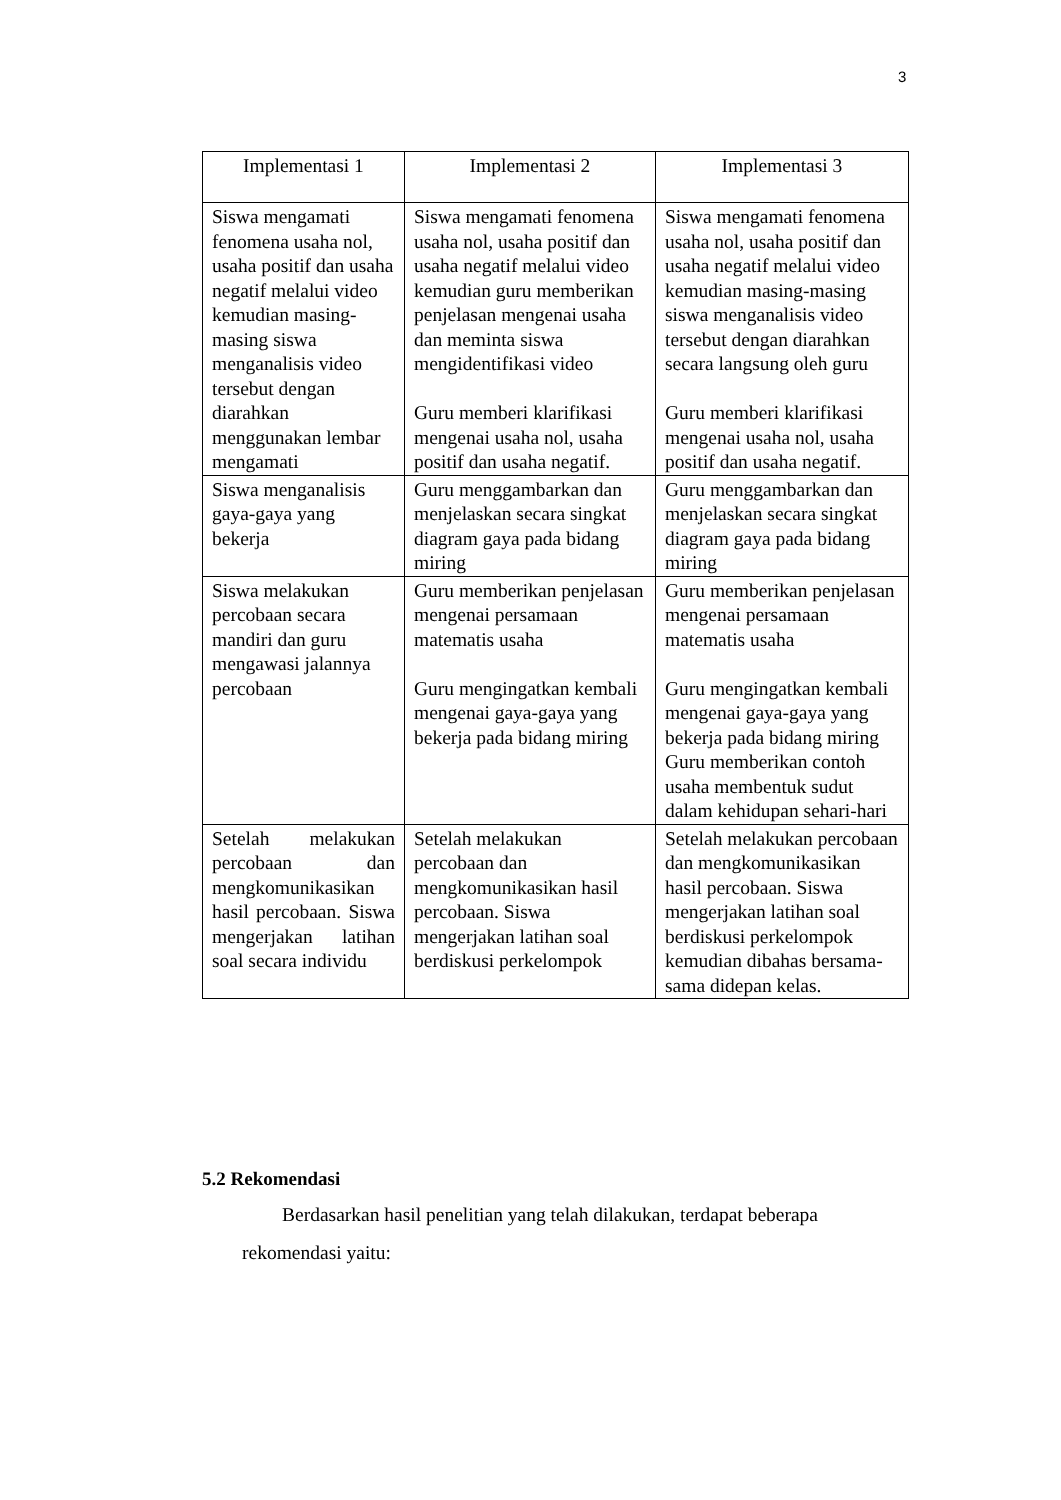3
| Implementasi 1 | Implementasi 2 | Implementasi 3 |
| --- | --- | --- |
| Siswa mengamati fenomena usaha nol, usaha positif dan usaha negatif melalui video kemudian masing-masing siswa menganalisis video tersebut dengan diarahkan menggunakan lembar mengamati | Siswa mengamati fenomena usaha nol, usaha positif dan usaha negatif melalui video kemudian guru memberikan penjelasan mengenai usaha dan meminta siswa mengidentifikasi video Guru memberi klarifikasi mengenai usaha nol, usaha positif dan usaha negatif. | Siswa mengamati fenomena usaha nol, usaha positif dan usaha negatif melalui video kemudian masing-masing siswa menganalisis video tersebut dengan diarahkan secara langsung oleh guru Guru memberi klarifikasi mengenai usaha nol, usaha positif dan usaha negatif. |
| Siswa menganalisis gaya-gaya yang bekerja | Guru menggambarkan dan menjelaskan secara singkat diagram gaya pada bidang miring | Guru menggambarkan dan menjelaskan secara singkat diagram gaya pada bidang miring |
| Siswa melakukan percobaan secara mandiri dan guru mengawasi jalannya percobaan | Guru memberikan penjelasan mengenai persamaan matematis usaha Guru mengingatkan kembali mengenai gaya-gaya yang bekerja pada bidang miring | Guru memberikan penjelasan mengenai persamaan matematis usaha Guru mengingatkan kembali mengenai gaya-gaya yang bekerja pada bidang miring Guru memberikan contoh usaha membentuk sudut dalam kehidupan sehari-hari |
| Setelah melakukan percobaan dan mengkomunikasikan hasil percobaan. Siswa mengerjakan latihan soal secara individu | Setelah melakukan percobaan dan mengkomunikasikan hasil percobaan. Siswa mengerjakan latihan soal berdiskusi perkelompok | Setelah melakukan percobaan dan mengkomunikasikan hasil percobaan. Siswa mengerjakan latihan soal berdiskusi perkelompok kemudian dibahas bersama-sama didepan kelas. |
5.2 Rekomendasi
Berdasarkan hasil penelitian yang telah dilakukan, terdapat beberapa
rekomendasi yaitu: